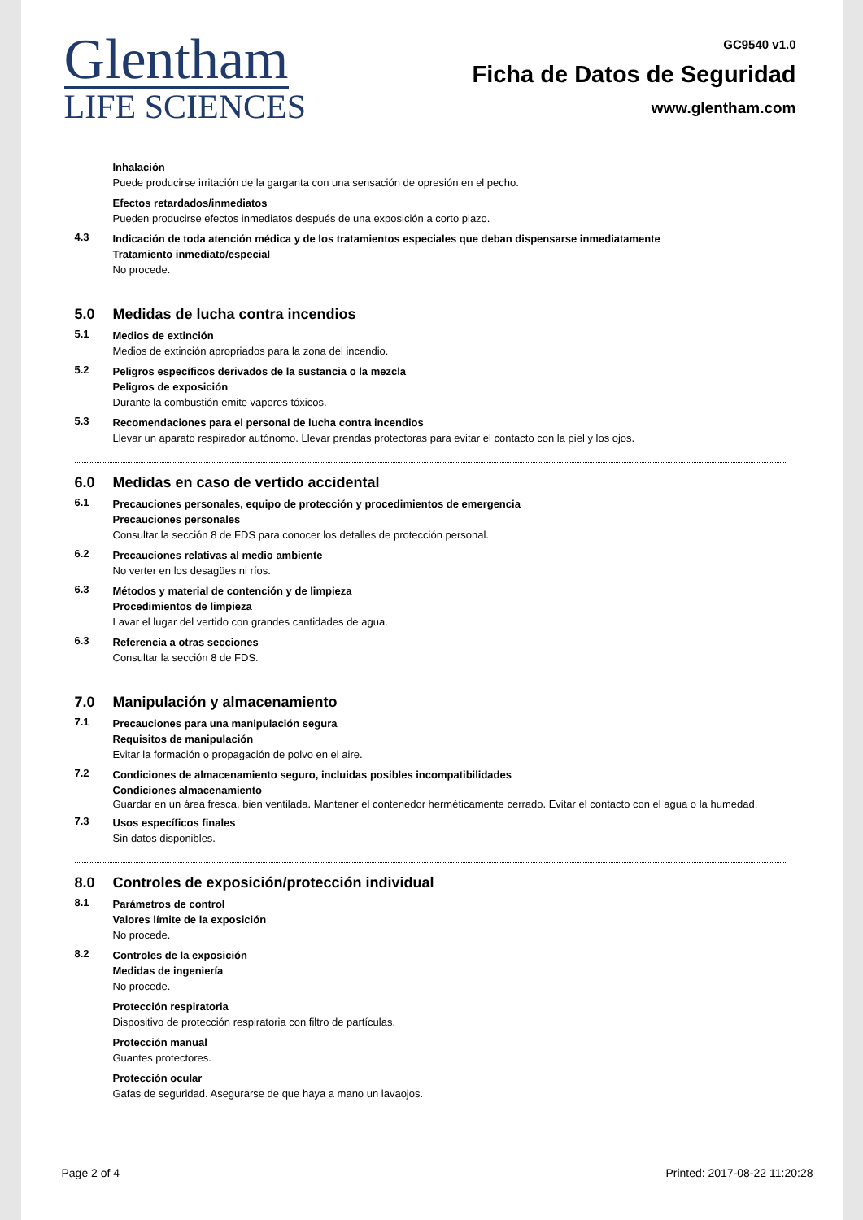Glentham
LIFE SCIENCES
GC9540 v1.0
Ficha de Datos de Seguridad
www.glentham.com
Inhalación
Puede producirse irritación de la garganta con una sensación de opresión en el pecho.
Efectos retardados/inmediatos
Pueden producirse efectos inmediatos después de una exposición a corto plazo.
4.3
Indicación de toda atención médica y de los tratamientos especiales que deban dispensarse inmediatamente
Tratamiento inmediato/especial
No procede.
5.0 Medidas de lucha contra incendios
5.1
Medios de extinción
Medios de extinción apropriados para la zona del incendio.
5.2
Peligros específicos derivados de la sustancia o la mezcla
Peligros de exposición
Durante la combustión emite vapores tóxicos.
5.3
Recomendaciones para el personal de lucha contra incendios
Llevar un aparato respirador autónomo. Llevar prendas protectoras para evitar el contacto con la piel y los ojos.
6.0 Medidas en caso de vertido accidental
6.1
Precauciones personales, equipo de protección y procedimientos de emergencia
Precauciones personales
Consultar la sección 8 de FDS para conocer los detalles de protección personal.
6.2
Precauciones relativas al medio ambiente
No verter en los desagües ni ríos.
6.3
Métodos y material de contención y de limpieza
Procedimientos de limpieza
Lavar el lugar del vertido con grandes cantidades de agua.
6.3
Referencia a otras secciones
Consultar la sección 8 de FDS.
7.0 Manipulación y almacenamiento
7.1
Precauciones para una manipulación segura
Requisitos de manipulación
Evitar la formación o propagación de polvo en el aire.
7.2
Condiciones de almacenamiento seguro, incluidas posibles incompatibilidades
Condiciones almacenamiento
Guardar en un área fresca, bien ventilada. Mantener el contenedor herméticamente cerrado. Evitar el contacto con el agua o la humedad.
7.3
Usos específicos finales
Sin datos disponibles.
8.0 Controles de exposición/protección individual
8.1
Parámetros de control
Valores límite de la exposición
No procede.
8.2
Controles de la exposición
Medidas de ingeniería
No procede.
Protección respiratoria
Dispositivo de protección respiratoria con filtro de partículas.
Protección manual
Guantes protectores.
Protección ocular
Gafas de seguridad. Asegurarse de que haya a mano un lavaojos.
Page 2 of 4 Printed: 2017-08-22 11:20:28